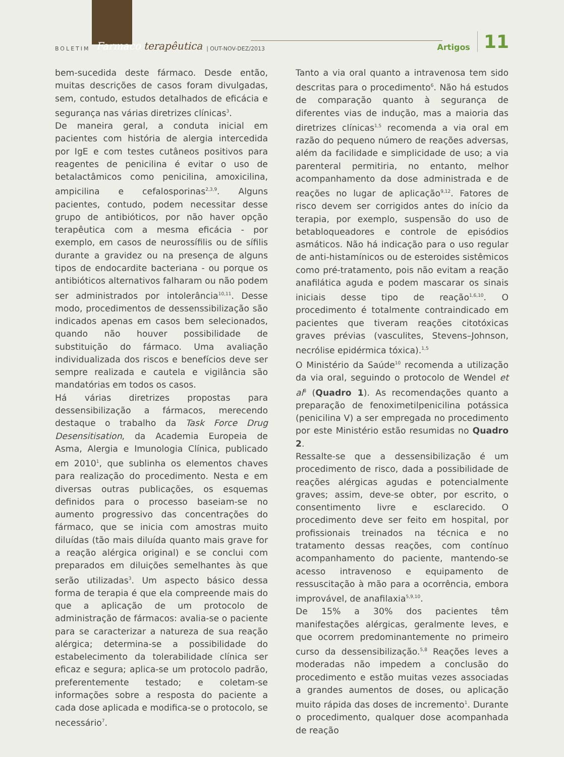BOLETIM Farmaco terapêutica | OUT-NOV-DEZ/2013 Artigos 11
bem-sucedida deste fármaco. Desde então, muitas descrições de casos foram divulgadas, sem, contudo, estudos detalhados de eficácia e segurança nas várias diretrizes clínicas<sup>3</sup>.
De maneira geral, a conduta inicial em pacientes com história de alergia intercedida por IgE e com testes cutâneos positivos para reagentes de penicilina é evitar o uso de betalactâmicos como penicilina, amoxicilina, ampicilina e cefalosporinas<sup>2,3,9</sup>. Alguns pacientes, contudo, podem necessitar desse grupo de antibióticos, por não haver opção terapêutica com a mesma eficácia - por exemplo, em casos de neurossífilis ou de sífilis durante a gravidez ou na presença de alguns tipos de endocardite bacteriana - ou porque os antibióticos alternativos falharam ou não podem ser administrados por intolerância<sup>10,11</sup>. Desse modo, procedimentos de dessenssibilização são indicados apenas em casos bem selecionados, quando não houver possibilidade de substituição do fármaco. Uma avaliação individualizada dos riscos e benefícios deve ser sempre realizada e cautela e vigilância são mandatórias em todos os casos.
Há várias diretrizes propostas para dessensibilização a fármacos, merecendo destaque o trabalho da Task Force Drug Desensitisation, da Academia Europeia de Asma, Alergia e Imunologia Clínica, publicado em 2010<sup>1</sup>, que sublinha os elementos chaves para realização do procedimento. Nesta e em diversas outras publicações, os esquemas definidos para o processo baseiam-se no aumento progressivo das concentrações do fármaco, que se inicia com amostras muito diluídas (tão mais diluída quanto mais grave for a reação alérgica original) e se conclui com preparados em diluições semelhantes às que serão utilizadas<sup>3</sup>. Um aspecto básico dessa forma de terapia é que ela compreende mais do que a aplicação de um protocolo de administração de fármacos: avalia-se o paciente para se caracterizar a natureza de sua reação alérgica; determina-se a possibilidade do estabelecimento da tolerabilidade clínica ser eficaz e segura; aplica-se um protocolo padrão, preferentemente testado; e coletam-se informações sobre a resposta do paciente a cada dose aplicada e modifica-se o protocolo, se necessário<sup>7</sup>.
Tanto a via oral quanto a intravenosa tem sido descritas para o procedimento<sup>6</sup>. Não há estudos de comparação quanto à segurança de diferentes vias de indução, mas a maioria das diretrizes clínicas<sup>1,5</sup> recomenda a via oral em razão do pequeno número de reações adversas, além da facilidade e simplicidade de uso; a via parenteral permitiria, no entanto, melhor acompanhamento da dose administrada e de reações no lugar de aplicação<sup>9,12</sup>. Fatores de risco devem ser corrigidos antes do início da terapia, por exemplo, suspensão do uso de betabloqueadores e controle de episódios asmáticos. Não há indicação para o uso regular de anti-histamínicos ou de esteroides sistêmicos como pré-tratamento, pois não evitam a reação anafilática aguda e podem mascarar os sinais iniciais desse tipo de reação<sup>1,6,10</sup>. O procedimento é totalmente contraindicado em pacientes que tiveram reações citotóxicas graves prévias (vasculites, Stevens–Johnson, necrólise epidérmica tóxica).<sup>1,5</sup>
O Ministério da Saúde<sup>10</sup> recomenda a utilização da via oral, seguindo o protocolo de Wendel et al<sup>8</sup> (Quadro 1). As recomendações quanto a preparação de fenoximetilpenicilina potássica (penicilina V) a ser empregada no procedimento por este Ministério estão resumidas no Quadro 2.
Ressalte-se que a dessensibilização é um procedimento de risco, dada a possibilidade de reações alérgicas agudas e potencialmente graves; assim, deve-se obter, por escrito, o consentimento livre e esclarecido. O procedimento deve ser feito em hospital, por profissionais treinados na técnica e no tratamento dessas reações, com contínuo acompanhamento do paciente, mantendo-se acesso intravenoso e equipamento de ressuscitação à mão para a ocorrência, embora improvável, de anafilaxia<sup>5,9,10</sup>.
De 15% a 30% dos pacientes têm manifestações alérgicas, geralmente leves, e que ocorrem predominantemente no primeiro curso da dessensibilização.<sup>5,8</sup> Reações leves a moderadas não impedem a conclusão do procedimento e estão muitas vezes associadas a grandes aumentos de doses, ou aplicação muito rápida das doses de incremento<sup>1</sup>. Durante o procedimento, qualquer dose acompanhada de reação